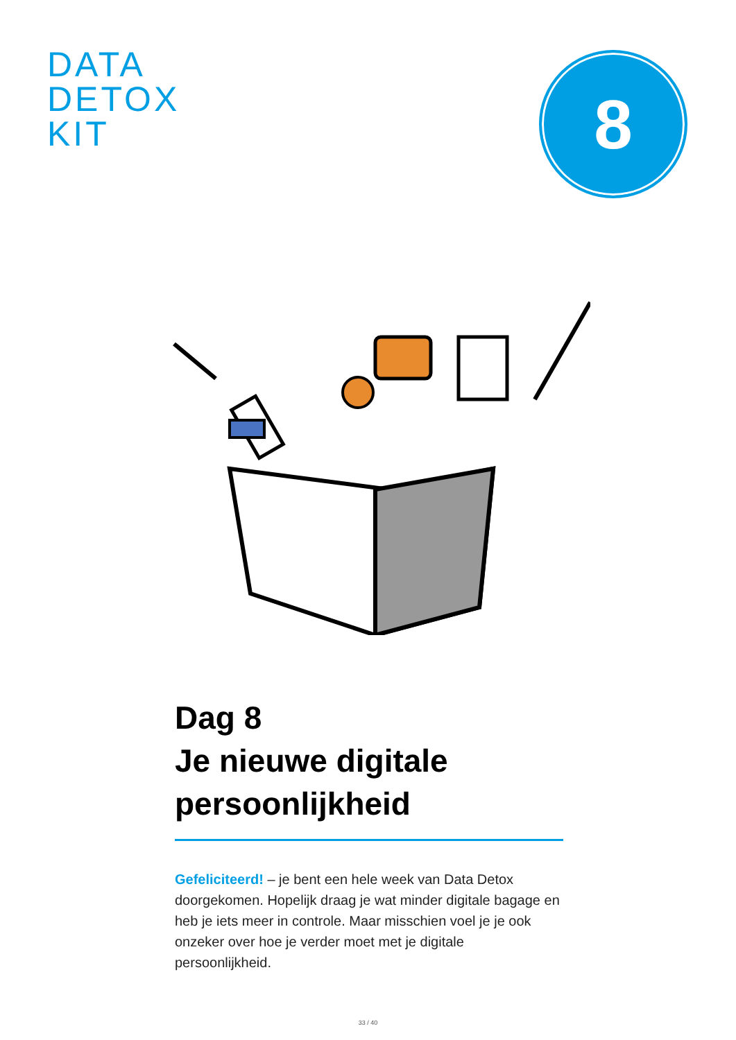DATA
DETOX
KIT
8
Dag 8
Je nieuwe digitale
persoonlijkheid
Gefeliciteerd! – je bent een hele week van Data Detox doorgekomen. Hopelijk draag je wat minder digitale bagage en heb je iets meer in controle. Maar misschien voel je je ook onzeker over hoe je verder moet met je digitale persoonlijkheid.
33 / 40